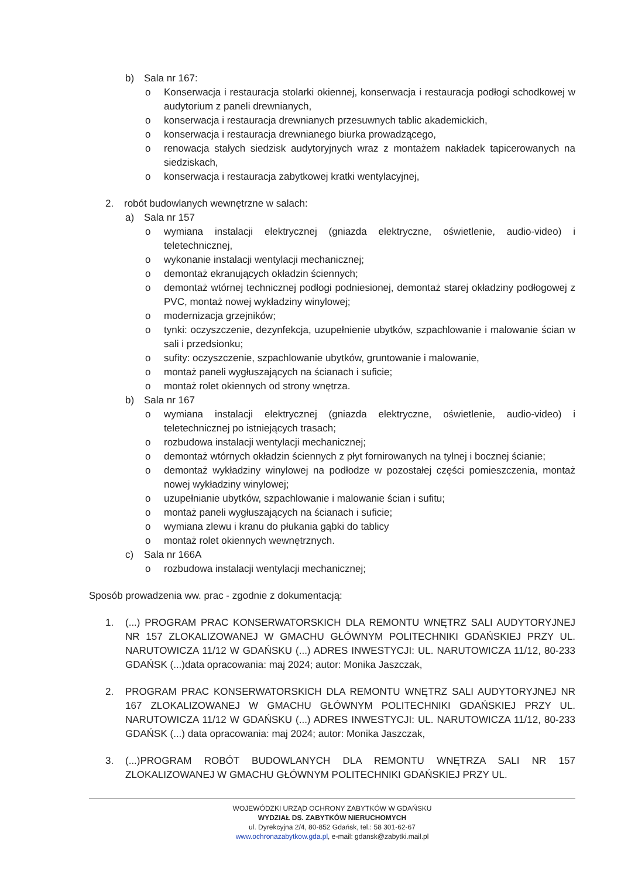b) Sala nr 167:
o Konserwacja i restauracja stolarki okiennej, konserwacja i restauracja podłogi schodkowej w audytorium z paneli drewnianych,
o konserwacja i restauracja drewnianych przesuwnych tablic akademickich,
o konserwacja i restauracja drewnianego biurka prowadzącego,
o renowacja stałych siedzisk audytoryjnych wraz z montażem nakładek tapicerowanych na siedziskach,
o konserwacja i restauracja zabytkowej kratki wentylacyjnej,
2. robót budowlanych wewnętrzne w salach:
a) Sala nr 157
o wymiana instalacji elektrycznej (gniazda elektryczne, oświetlenie, audio-video) i teletechnicznej,
o wykonanie instalacji wentylacji mechanicznej;
o demontaż ekranujących okładzin ściennych;
o demontaż wtórnej technicznej podłogi podniesionej, demontaż starej okładziny podłogowej z PVC, montaż nowej wykładziny winylowej;
o modernizacja grzejników;
o tynki: oczyszczenie, dezynfekcja, uzupełnienie ubytków, szpachlowanie i malowanie ścian w sali i przedsionku;
o sufity: oczyszczenie, szpachlowanie ubytków, gruntowanie i malowanie,
o montaż paneli wygłuszających na ścianach i suficie;
o montaż rolet okiennych od strony wnętrza.
b) Sala nr 167
o wymiana instalacji elektrycznej (gniazda elektryczne, oświetlenie, audio-video) i teletechnicznej po istniejących trasach;
o rozbudowa instalacji wentylacji mechanicznej;
o demontaż wtórnych okładzin ściennych z płyt fornirowanych na tylnej i bocznej ścianie;
o demontaż wykładziny winylowej na podłodze w pozostałej części pomieszczenia, montaż nowej wykładziny winylowej;
o uzupełnianie ubytków, szpachlowanie i malowanie ścian i sufitu;
o montaż paneli wygłuszających na ścianach i suficie;
o wymiana zlewu i kranu do płukania gąbki do tablicy
o montaż rolet okiennych wewnętrznych.
c) Sala nr 166A
o rozbudowa instalacji wentylacji mechanicznej;
Sposób prowadzenia ww. prac - zgodnie z dokumentacją:
1. (...) PROGRAM PRAC KONSERWATORSKICH DLA REMONTU WNĘTRZ SALI AUDYTORYJNEJ NR 157 ZLOKALIZOWANEJ W GMACHU GŁÓWNYM POLITECHNIKI GDAŃSKIEJ PRZY UL. NARUTOWICZA 11/12 W GDAŃSKU (...) ADRES INWESTYCJI: UL. NARUTOWICZA 11/12, 80-233 GDAŃSK (...)data opracowania: maj 2024; autor: Monika Jaszczak,
2. PROGRAM PRAC KONSERWATORSKICH DLA REMONTU WNĘTRZ SALI AUDYTORYJNEJ NR 167 ZLOKALIZOWANEJ W GMACHU GŁÓWNYM POLITECHNIKI GDAŃSKIEJ PRZY UL. NARUTOWICZA 11/12 W GDAŃSKU (...) ADRES INWESTYCJI: UL. NARUTOWICZA 11/12, 80-233 GDAŃSK (...) data opracowania: maj 2024; autor: Monika Jaszczak,
3. (...)PROGRAM ROBÓT BUDOWLANYCH DLA REMONTU WNĘTRZA SALI NR 157 ZLOKALIZOWANEJ W GMACHU GŁÓWNYM POLITECHNIKI GDAŃSKIEJ PRZY UL.
WOJEWÓDZKI URZĄD OCHRONY ZABYTKÓW W GDAŃSKU
WYDZIAŁ DS. ZABYTKÓW NIERUCHOMYCH
ul. Dyrekcyjna 2/4, 80-852 Gdańsk, tel.: 58 301-62-67
www.ochronazabytkow.gda.pl, e-mail: gdansk@zabytki.mail.pl